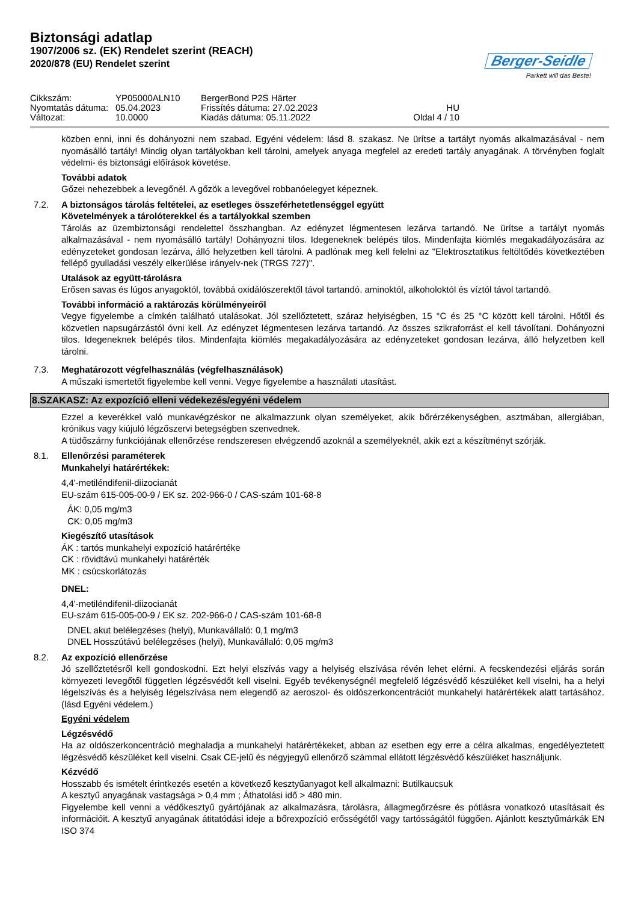Biztonsági adatlap
1907/2006 sz. (EK) Rendelet szerint (REACH)
2020/878 (EU) Rendelet szerint
Berger-Seidle
Parkett will das Beste!
Cikkszám:
YP05000ALN10
BergerBond P2S Härter
Nyomtatás dátuma:
05.04.2023
Frissítés dátuma: 27.02.2023
HU
Változat:
10.0000
Kiadás dátuma: 05.11.2022
Oldal 4 / 10
közben enni, inni és dohányozni nem szabad. Egyéni védelem: lásd 8. szakasz. Ne ürítse a tartályt nyomás alkalmazásával - nem nyomásálló tartály! Mindig olyan tartályokban kell tárolni, amelyek anyaga megfelel az eredeti tartály anyagának. A törvényben foglalt védelmi- és biztonsági előírások követése.
További adatok
Gőzei nehezebbek a levegőnél. A gőzök a levegővel robbanóelegyet képeznek.
7.2. A biztonságos tárolás feltételei, az esetleges összeférhetetlenséggel együtt
Követelmények a tárolóterekkel és a tartályokkal szemben
Tárolás az üzembiztonsági rendelettel összhangban. Az edényzet légmentesen lezárva tartandó. Ne ürítse a tartályt nyomás alkalmazásával - nem nyomásálló tartály! Dohányozni tilos. Idegeneknek belépés tilos. Mindenfajta kiömlés megakadályozására az edényzeteket gondosan lezárva, álló helyzetben kell tárolni. A padlónak meg kell felelni az "Elektrosztatikus feltöltődés következtében fellépő gyulladási veszély elkerülése irányelv-nek (TRGS 727)".
Utalások az együtt-tárolásra
Erősen savas és lúgos anyagoktól, továbbá oxidálószerektől távol tartandó. aminoktól, alkoholoktól és víztól távol tartandó.
További információ a raktározás körülményeiről
Vegye figyelembe a címkén található utalásokat. Jól szellőztetett, száraz helyiségben, 15 °C és 25 °C között kell tárolni. Hőtől és közvetlen napsugárzástól óvni kell. Az edényzet légmentesen lezárva tartandó. Az összes szikraforrást el kell távolítani. Dohányozni tilos. Idegeneknek belépés tilos. Mindenfajta kiömlés megakadályozására az edényzeteket gondosan lezárva, álló helyzetben kell tárolni.
7.3. Meghatározott végfelhasználás (végfelhasználások)
A műszaki ismertetőt figyelembe kell venni. Vegye figyelembe a használati utasítást.
8.SZAKASZ: Az expozíció elleni védekezés/egyéni védelem
Ezzel a keverékkel való munkavégzéskor ne alkalmazzunk olyan személyeket, akik bőrérzékenységben, asztmában, allergiában, krónikus vagy kiújuló légzőszervi betegségben szenvednek.
A tüdőszárny funkciójának ellenőrzése rendszeresen elvégzendő azoknál a személyeknél, akik ezt a készítményt szórják.
8.1. Ellenőrzési paraméterek
Munkahelyi határértékek:
4,4'-metiléndifenil-diizocianát
EU-szám 615-005-00-9 / EK sz. 202-966-0 / CAS-szám 101-68-8
ÁK: 0,05 mg/m3
CK: 0,05 mg/m3
Kiegészítő utasítások
ÁK : tartós munkahelyi expozíció határértéke
CK : rövidtávú munkahelyi határérték
MK : csúcskorlátozás
DNEL:
4,4'-metiléndifenil-diizocianát
EU-szám 615-005-00-9 / EK sz. 202-966-0 / CAS-szám 101-68-8
DNEL akut belélegzéses (helyi), Munkavállaló: 0,1 mg/m3
DNEL Hosszútávú belélegzéses (helyi), Munkavállaló: 0,05 mg/m3
8.2. Az expozíció ellenőrzése
Jó szellőztetésről kell gondoskodni. Ezt helyi elszívás vagy a helyiség elszívása révén lehet elérni. A fecskendezési eljárás során környezeti levegőtől független légzésvédőt kell viselni. Egyéb tevékenységnél megfelelő légzésvédő készüléket kell viselni, ha a helyi légelszívás és a helyiség légelszívása nem elegendő az aeroszol- és oldószerkoncentrációt munkahelyi határértékek alatt tartásához. (lásd Egyéni védelem.)
Egyéni védelem
Légzésvédő
Ha az oldószerkoncentráció meghaladja a munkahelyi határértékeket, abban az esetben egy erre a célra alkalmas, engedélyeztetett légzésvédő készüléket kell viselni. Csak CE-jelű és négyjegyű ellenőrző számmal ellátott légzésvédő készüléket használjunk.
Kézvédő
Hosszabb és ismételt érintkezés esetén a következő kesztyűanyagot kell alkalmazni: Butilkaucsuk
A kesztyű anyagának vastagsága > 0,4 mm ; Áthatolási idő > 480 min.
Figyelembe kell venni a védőkesztyű gyártójának az alkalmazásra, tárolásra, állagmegőrzésre és pótlásra vonatkozó utasításait és információit. A kesztyű anyagának átitatódási ideje a bőrexpozíció erősségétől vagy tartósságától függően. Ajánlott kesztyűmárkák EN ISO 374